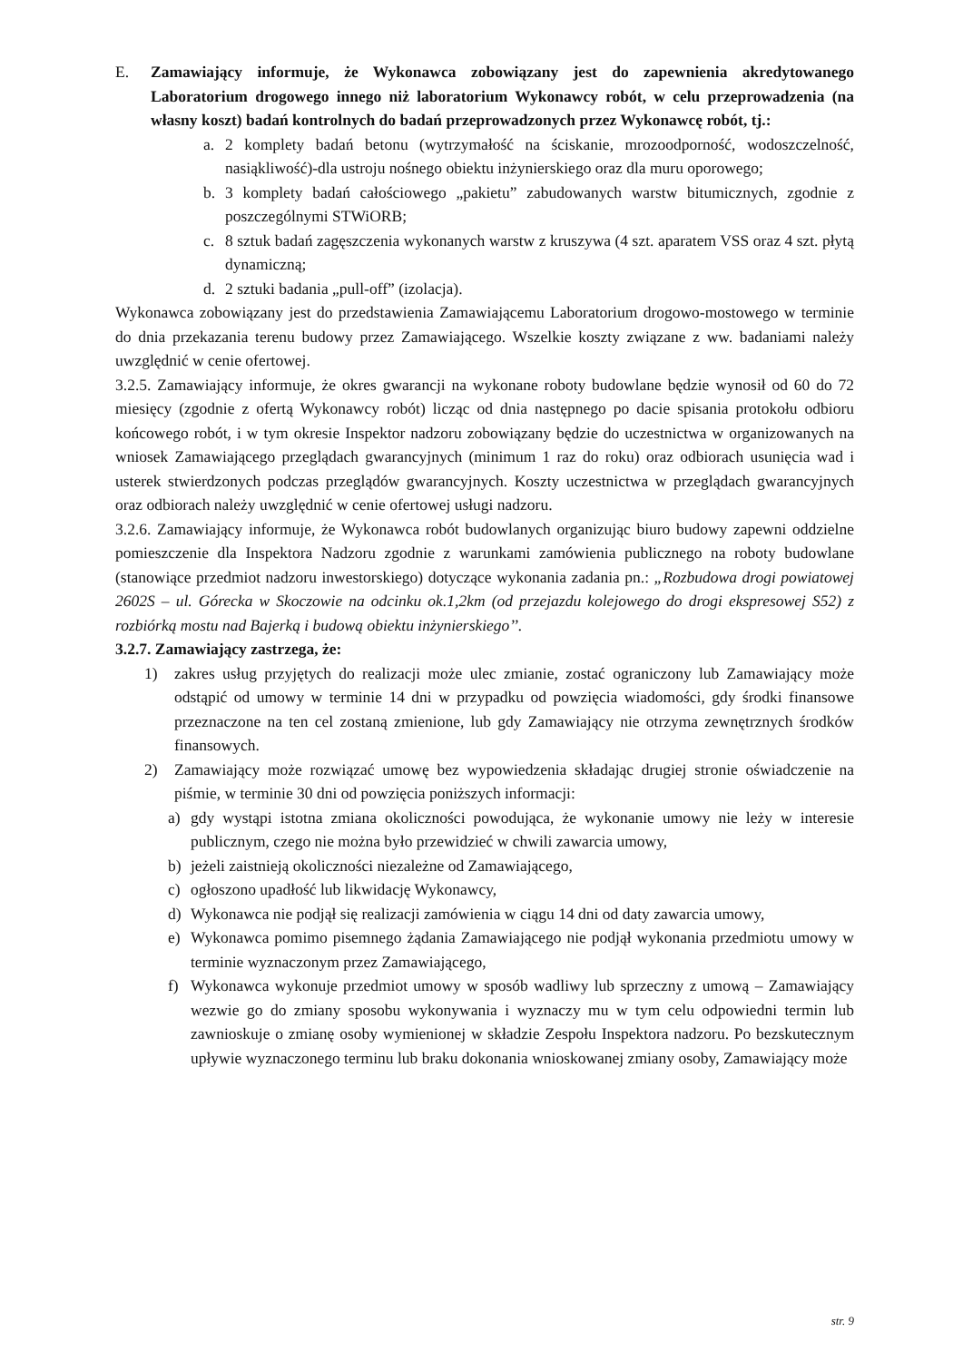E. Zamawiający informuje, że Wykonawca zobowiązany jest do zapewnienia akredytowanego Laboratorium drogowego innego niż laboratorium Wykonawcy robót, w celu przeprowadzenia (na własny koszt) badań kontrolnych do badań przeprowadzonych przez Wykonawcę robót, tj.:
a. 2 komplety badań betonu (wytrzymałość na ściskanie, mrozoodporność, wodoszczelność, nasiąkliwość)-dla ustroju nośnego obiektu inżynierskiego oraz dla muru oporowego;
b. 3 komplety badań całościowego „pakietu” zabudowanych warstw bitumicznych, zgodnie z poszczególnymi STWiORB;
c. 8 sztuk badań zagęszczenia wykonanych warstw z kruszywa (4 szt. aparatem VSS oraz 4 szt. płytą dynamiczną;
d. 2 sztuki badania „pull-off” (izolacja).
Wykonawca zobowiązany jest do przedstawienia Zamawiającemu Laboratorium drogowo-mostowego w terminie do dnia przekazania terenu budowy przez Zamawiającego. Wszelkie koszty związane z ww. badaniami należy uwzględnić w cenie ofertowej.
3.2.5. Zamawiający informuje, że okres gwarancji na wykonane roboty budowlane będzie wynosił od 60 do 72 miesięcy (zgodnie z ofertą Wykonawcy robót) licząc od dnia następnego po dacie spisania protokołu odbioru końcowego robót, i w tym okresie Inspektor nadzoru zobowiązany będzie do uczestnictwa w organizowanych na wniosek Zamawiającego przeglądach gwarancyjnych (minimum 1 raz do roku) oraz odbiorach usunięcia wad i usterek stwierdzonych podczas przeglądów gwarancyjnych. Koszty uczestnictwa w przeglądach gwarancyjnych oraz odbiorach należy uwzględnić w cenie ofertowej usługi nadzoru.
3.2.6. Zamawiający informuje, że Wykonawca robót budowlanych organizując biuro budowy zapewni oddzielne pomieszczenie dla Inspektora Nadzoru zgodnie z warunkami zamówienia publicznego na roboty budowlane (stanowiące przedmiot nadzoru inwestorskiego) dotyczące wykonania zadania pn.: „Rozbudowa drogi powiatowej 2602S – ul. Górecka w Skoczowie na odcinku ok.1,2km (od przejazdu kolejowego do drogi ekspresowej S52) z rozbiórką mostu nad Bajerką i budową obiektu inżynierskiego’’.
3.2.7. Zamawiający zastrzega, że:
1) zakres usług przyjętych do realizacji może ulec zmianie, zostać ograniczony lub Zamawiający może odstąpić od umowy w terminie 14 dni w przypadku od powzięcia wiadomości, gdy środki finansowe przeznaczone na ten cel zostaną zmienione, lub gdy Zamawiający nie otrzyma zewnętrznych środków finansowych.
2) Zamawiający może rozwiązać umowę bez wypowiedzenia składając drugiej stronie oświadczenie na piśmie, w terminie 30 dni od powzięcia poniższych informacji:
a) gdy wystąpi istotna zmiana okoliczności powodująca, że wykonanie umowy nie leży w interesie publicznym, czego nie można było przewidzieć w chwili zawarcia umowy,
b) jeżeli zaistnieją okoliczności niezależne od Zamawiającego,
c) ogłoszono upadłość lub likwidację Wykonawcy,
d) Wykonawca nie podjął się realizacji zamówienia w ciągu 14 dni od daty zawarcia umowy,
e) Wykonawca pomimo pisemnego żądania Zamawiającego nie podjął wykonania przedmiotu umowy w terminie wyznaczonym przez Zamawiającego,
f) Wykonawca wykonuje przedmiot umowy w sposób wadliwy lub sprzeczny z umową – Zamawiający wezwie go do zmiany sposobu wykonywania i wyznaczy mu w tym celu odpowiedni termin lub zawnioskuje o zmianę osoby wymienionej w składzie Zespołu Inspektora nadzoru. Po bezskutecznym upływie wyznaczonego terminu lub braku dokonania wnioskowanej zmiany osoby, Zamawiający może
str. 9